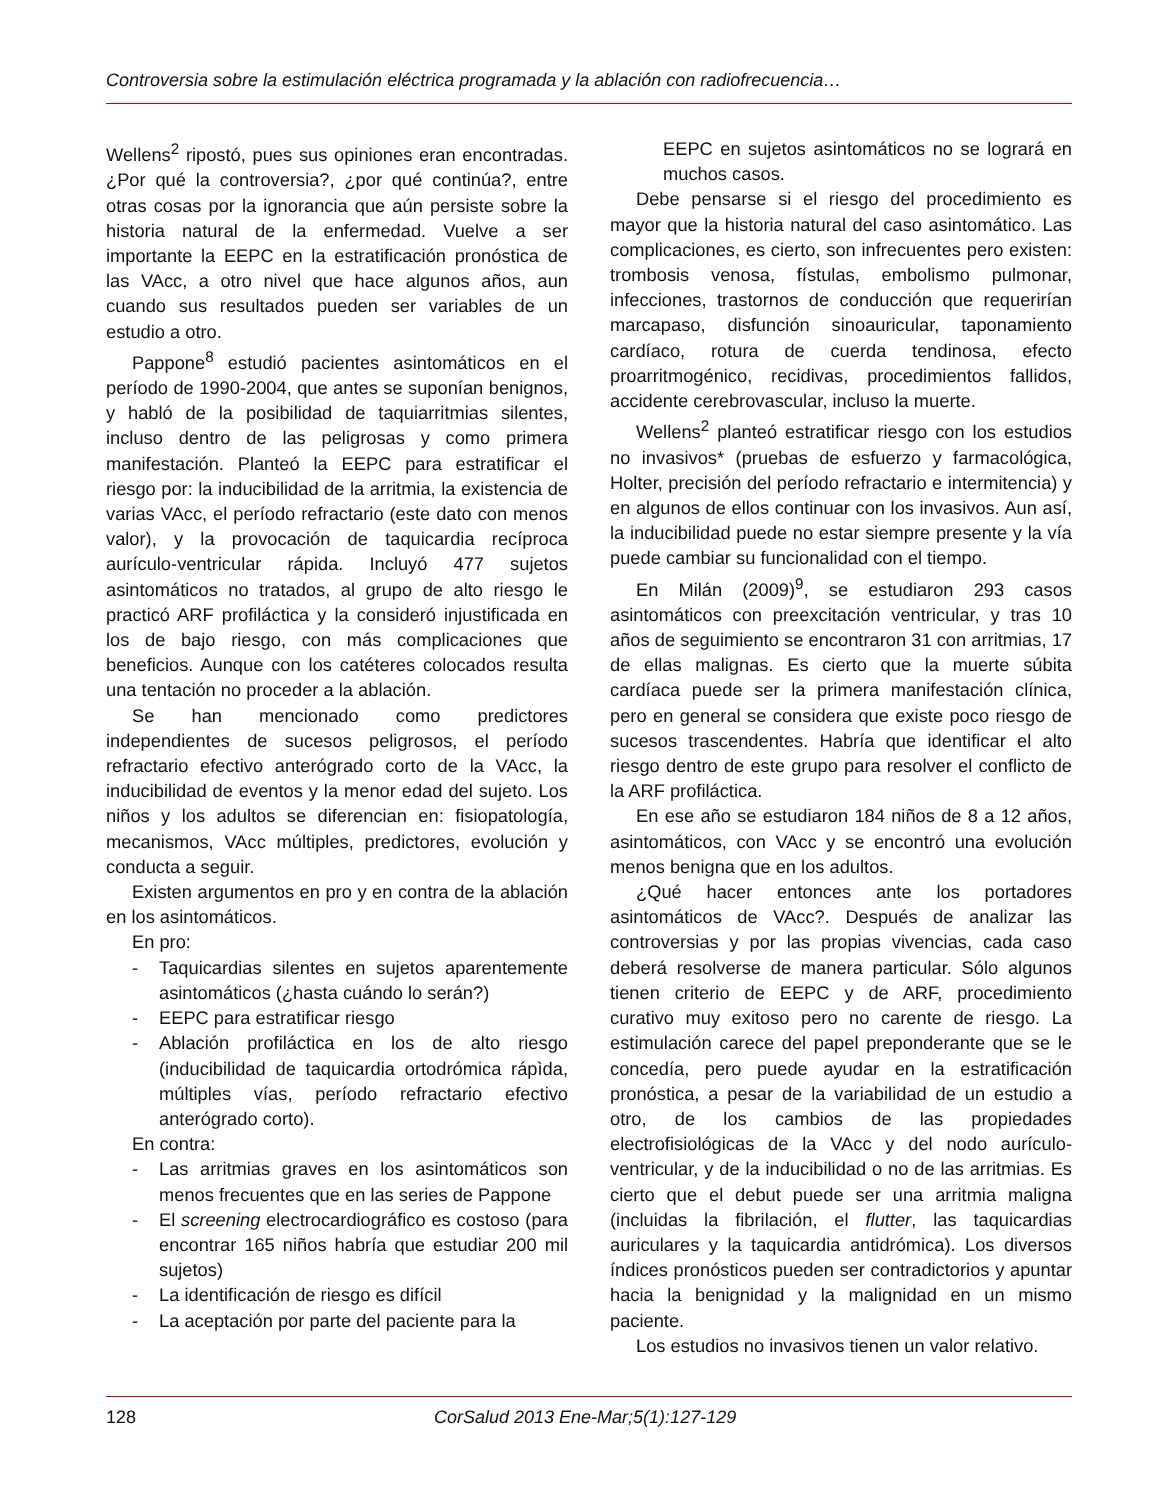Controversia sobre la estimulación eléctrica programada y la ablación con radiofrecuencia…
Wellens<sup>2</sup> ripostó, pues sus opiniones eran encontradas. ¿Por qué la controversia?, ¿por qué continúa?, entre otras cosas por la ignorancia que aún persiste sobre la historia natural de la enfermedad. Vuelve a ser importante la EEPC en la estratificación pronóstica de las VAcc, a otro nivel que hace algunos años, aun cuando sus resultados pueden ser variables de un estudio a otro.
Pappone<sup>8</sup> estudió pacientes asintomáticos en el período de 1990-2004, que antes se suponían benignos, y habló de la posibilidad de taquiarritmias silentes, incluso dentro de las peligrosas y como primera manifestación. Planteó la EEPC para estratificar el riesgo por: la inducibilidad de la arritmia, la existencia de varias VAcc, el período refractario (este dato con menos valor), y la provocación de taquicardia recíproca aurículo-ventricular rápida. Incluyó 477 sujetos asintomáticos no tratados, al grupo de alto riesgo le practicó ARF profiláctica y la consideró injustificada en los de bajo riesgo, con más complicaciones que beneficios. Aunque con los catéteres colocados resulta una tentación no proceder a la ablación.
Se han mencionado como predictores independientes de sucesos peligrosos, el período refractario efectivo anterógrado corto de la VAcc, la inducibilidad de eventos y la menor edad del sujeto. Los niños y los adultos se diferencian en: fisiopatología, mecanismos, VAcc múltiples, predictores, evolución y conducta a seguir.
Existen argumentos en pro y en contra de la ablación en los asintomáticos.
En pro:
- Taquicardias silentes en sujetos aparentemente asintomáticos (¿hasta cuándo lo serán?)
- EEPC para estratificar riesgo
- Ablación profiláctica en los de alto riesgo (inducibilidad de taquicardia ortodrómica rápìda, múltiples vías, período refractario efectivo anterógrado corto).
En contra:
- Las arritmias graves en los asintomáticos son menos frecuentes que en las series de Pappone
- El screening electrocardiográfico es costoso (para encontrar 165 niños habría que estudiar 200 mil sujetos)
- La identificación de riesgo es difícil
- La aceptación por parte del paciente para la
EEPC en sujetos asintomáticos no se logrará en muchos casos.
Debe pensarse si el riesgo del procedimiento es mayor que la historia natural del caso asintomático. Las complicaciones, es cierto, son infrecuentes pero existen: trombosis venosa, fístulas, embolismo pulmonar, infecciones, trastornos de conducción que requerirían marcapaso, disfunción sinoauricular, taponamiento cardíaco, rotura de cuerda tendinosa, efecto proarritmogénico, recidivas, procedimientos fallidos, accidente cerebrovascular, incluso la muerte.
Wellens<sup>2</sup> planteó estratificar riesgo con los estudios no invasivos* (pruebas de esfuerzo y farmacológica, Holter, precisión del período refractario e intermitencia) y en algunos de ellos continuar con los invasivos. Aun así, la inducibilidad puede no estar siempre presente y la vía puede cambiar su funcionalidad con el tiempo.
En Milán (2009)<sup>9</sup>, se estudiaron 293 casos asintomáticos con preexcitación ventricular, y tras 10 años de seguimiento se encontraron 31 con arritmias, 17 de ellas malignas. Es cierto que la muerte súbita cardíaca puede ser la primera manifestación clínica, pero en general se considera que existe poco riesgo de sucesos trascendentes. Habría que identificar el alto riesgo dentro de este grupo para resolver el conflicto de la ARF profiláctica.
En ese año se estudiaron 184 niños de 8 a 12 años, asintomáticos, con VAcc y se encontró una evolución menos benigna que en los adultos.
¿Qué hacer entonces ante los portadores asintomáticos de VAcc?. Después de analizar las controversias y por las propias vivencias, cada caso deberá resolverse de manera particular. Sólo algunos tienen criterio de EEPC y de ARF, procedimiento curativo muy exitoso pero no carente de riesgo. La estimulación carece del papel preponderante que se le concedía, pero puede ayudar en la estratificación pronóstica, a pesar de la variabilidad de un estudio a otro, de los cambios de las propiedades electrofisiológicas de la VAcc y del nodo aurículo-ventricular, y de la inducibilidad o no de las arritmias. Es cierto que el debut puede ser una arritmia maligna (incluidas la fibrilación, el flutter, las taquicardias auriculares y la taquicardia antidrómica). Los diversos índices pronósticos pueden ser contradictorios y apuntar hacia la benignidad y la malignidad en un mismo paciente.
Los estudios no invasivos tienen un valor relativo.
128 CorSalud 2013 Ene-Mar;5(1):127-129